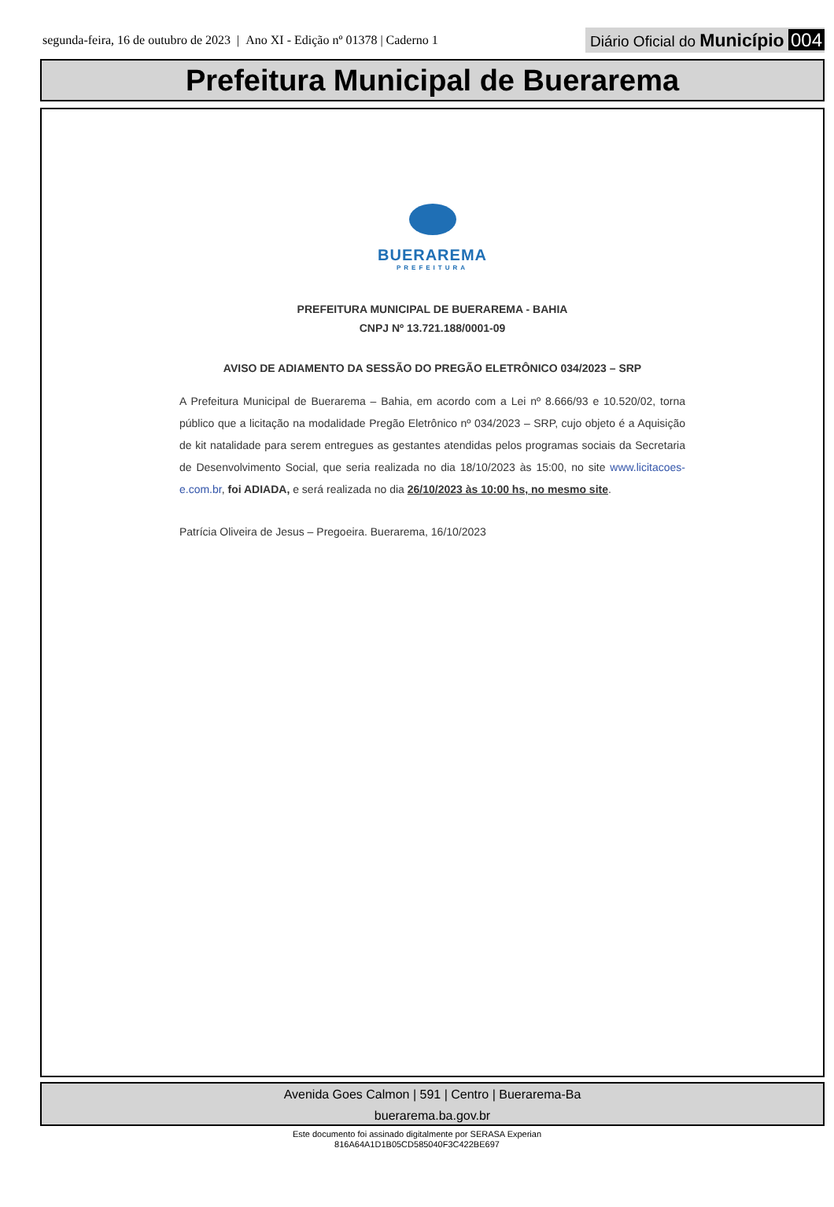segunda-feira, 16 de outubro de 2023 | Ano XI - Edição nº 01378 | Caderno 1 Diário Oficial do Município 004
Prefeitura Municipal de Buerarema
BUERAREMA
PREFEITURA
PREFEITURA MUNICIPAL DE BUERAREMA - BAHIA
CNPJ Nº 13.721.188/0001-09
AVISO DE ADIAMENTO DA SESSÃO DO PREGÃO ELETRÔNICO 034/2023 – SRP
A Prefeitura Municipal de Buerarema – Bahia, em acordo com a Lei nº 8.666/93 e 10.520/02, torna público que a licitação na modalidade Pregão Eletrônico nº 034/2023 – SRP, cujo objeto é a Aquisição de kit natalidade para serem entregues as gestantes atendidas pelos programas sociais da Secretaria de Desenvolvimento Social, que seria realizada no dia 18/10/2023 às 15:00, no site www.licitacoes-e.com.br, foi ADIADA, e será realizada no dia 26/10/2023 às 10:00 hs, no mesmo site.
Patrícia Oliveira de Jesus – Pregoeira. Buerarema, 16/10/2023
Avenida Goes Calmon | 591 | Centro | Buerarema-Ba
buerarema.ba.gov.br
Este documento foi assinado digitalmente por SERASA Experian
816A64A1D1B05CD585040F3C422BE697